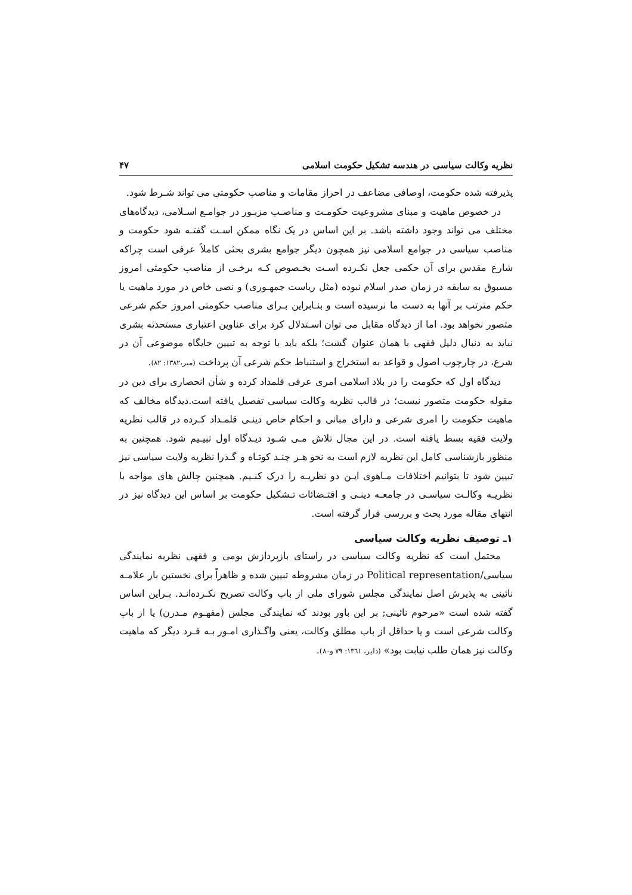نظریه وکالت سیاسی در هندسه تشکیل حکومت اسلامی ۴۷
پذیرفته شده حکومت، اوصافی مضاعف در احراز مقامات و مناصب حکومتی می تواند شـرط شود.
در خصوص ماهیت و مبنای مشروعیت حکومـت و مناصـب مزبـور در جوامـع اسـلامی، دیدگاه‌های مختلف می تواند وجود داشته باشد. بر این اساس در یک نگاه ممکن اسـت گفتـه شود حکومت و مناصب سیاسی در جوامع اسلامی نیز همچون دیگر جوامع بشری بحثی کاملاً عرفی است چراکه شارع مقدس برای آن حکمی جعل نکـرده اسـت بخـصوص کـه برخـی از مناصب حکومتی امروز مسبوق به سابقه در زمان صدر اسلام نبوده (مثل ریاست جمهـوری) و نصی خاص در مورد ماهیت یا حکم مترتب بر آنها به دست ما نرسیده است و بنـابراین بـرای مناصب حکومتی امروز حکم شرعی متصور نخواهد بود. اما از دیدگاه مقابل می توان اسـتدلال کرد برای عناوین اعتباری مستحدثه بشری نباید به دنبال دلیل فقهی با همان عنوان گشت؛ بلکه باید با توجه به تبیین جایگاه موضوعی آن در شرع، در چارچوب اصول و قواعد به استخراج و استنباط حکم شرعی آن پرداخت (میر،۱۳۸۲: ۸۲).
دیدگاه اول که حکومت را در بلاد اسلامی امری عرفی قلمداد کرده و شأن انحصاری برای دین در مقوله حکومت متصور نیست؛ در قالب نظریه وکالت سیاسی تفصیل یافته است.دیدگاه مخالف که ماهیت حکومت را امری شرعی و دارای مبانی و احکام خاص دینـی قلمـداد کـرده در قالب نظریه ولایت فقیه بسط یافته است. در این مجال تلاش مـی شـود دیـدگاه اول تبیـیم شود. همچنین به منظور بازشناسی کامل این نظریه لازم است به نحو هـر چنـد کوتـاه و گـذرا نظریه ولایت سیاسی نیز تبیین شود تا بتوانیم اختلافات مـاهوی ایـن دو نظریـه را درک کنـیم. همچنین چالش های مواجه با نظریـه وکالـت سیاسـی در جامعـه دینـی و اقتـضائات تـشکیل حکومت بر اساس این دیدگاه نیز در انتهای مقاله مورد بحث و بررسی قرار گرفته است.
۱ـ توصیف نظریه وکالت سیاسی
محتمل است که نظریه وکالت سیاسی در راستای بازپردازش بومی و فقهی نظریه نمایندگی سیاسی/Political representation در زمان مشروطه تبیین شده و ظاهراً برای نخستین بار علامـه نائینی به پذیرش اصل نمایندگی مجلس شورای ملی از باب وکالت تصریح نکـرده‌انـد. بـراین اساس گفته شده است «مرحوم نائینی; بر این باور بودند که نمایندگی مجلس (مفهـوم مـدرن) یا از باب وکالت شرعی است و یا حداقل از باب مطلق وکالت، یعنی واگـذاری امـور بـه فـرد دیگر که ماهیت وکالت نیز همان طلب نیابت بود» (دلیر، ۱۳٦۱: ۷۹ و۸۰).